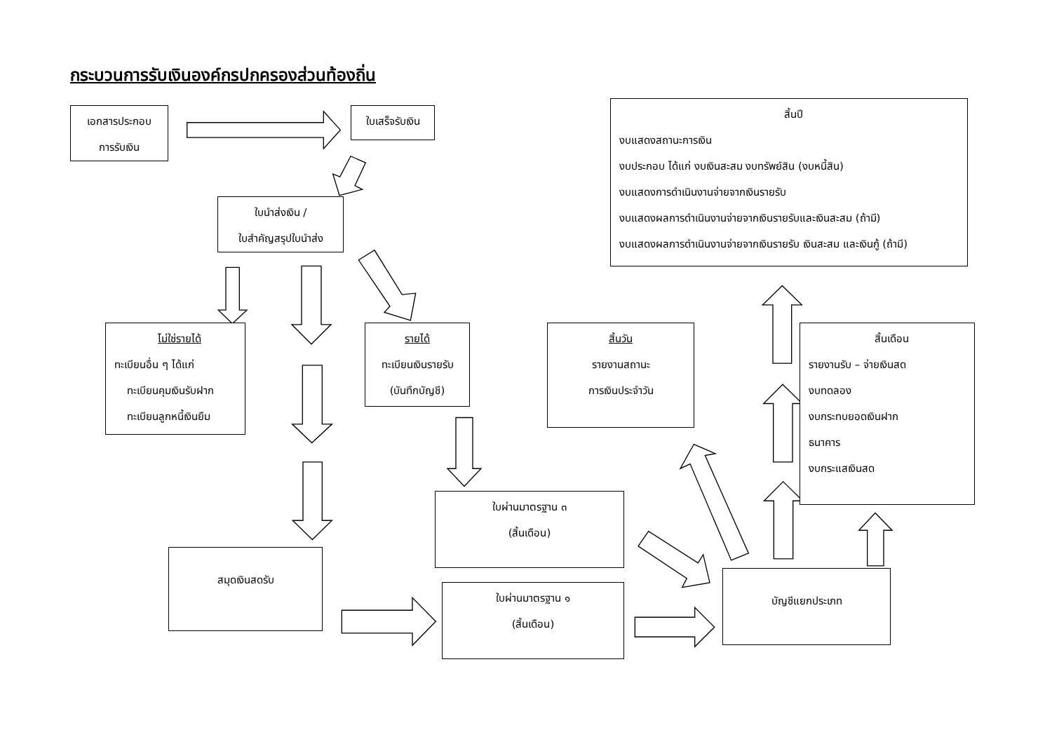กระบวนการรับเงินองค์กรปกครองส่วนท้องถิ่น
เอกสารประกอบ
การรับเงิน
ใบเสร็จรับเงิน
สิ้นปี
งบแสดงสถานะการเงิน
งบประกอบ ได้แก่ งบเงินสะสม งบทรัพย์สิน (งบหนี้สิน)
งบแสดงการดำเนินงานจ่ายจากเงินรายรับ
งบแสดงผลการดำเนินงานจ่ายจากเงินรายรับและเงินสะสม (ถ้ามี)
งบแสดงผลการดำเนินงานจ่ายจากเงินรายรับ เงินสะสม และเงินกู้ (ถ้ามี)
ใบนำส่งเงิน /
ใบสำคัญสรุปใบนำส่ง
ไม่ใช่รายได้
ทะเบียนอื่น ๆ ได้แก่
ทะเบียนคุมเงินรับฝาก
ทะเบียนลูกหนี้เงินยืม
รายได้
ทะเบียนเงินรายรับ
(บันทึกบัญชี)
สิ้นวัน
รายงานสถานะ
การเงินประจำวัน
สิ้นเดือน
รายงานรับ – จ่ายเงินสด
งบทดลอง
งบกระทบยอดเงินฝาก
ธนาคาร
งบกระแสเงินสด
ใบผ่านมาตรฐาน ๓
(สิ้นเดือน)
สมุดเงินสดรับ
บัญชีแยกประเภท
ใบผ่านมาตรฐาน ๑
(สิ้นเดือน)